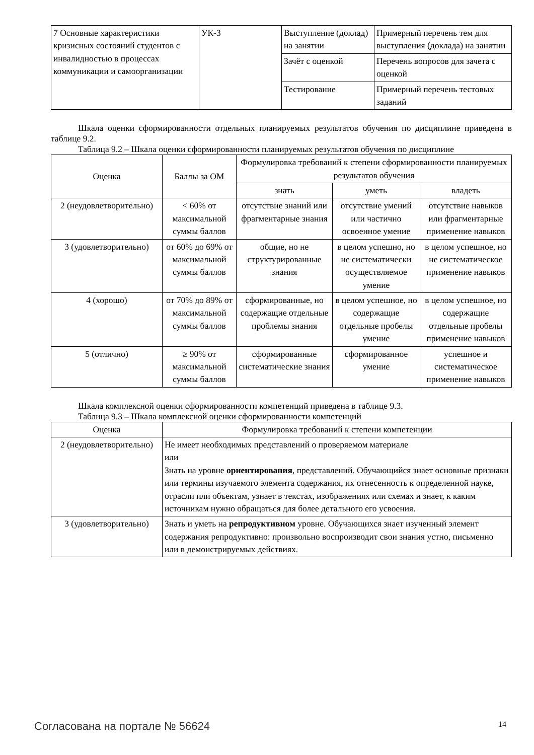| 7 Основные характеристики кризисных состояний студентов с инвалидностью в процессах коммуникации и самоорганизации | УК-3 | Выступление (доклад) на занятии | Примерный перечень тем для выступления (доклада) на занятии |
| | | Зачёт с оценкой | Перечень вопросов для зачета с оценкой |
| | | Тестирование | Примерный перечень тестовых заданий |
Шкала оценки сформированности отдельных планируемых результатов обучения по дисциплине приведена в таблице 9.2.
Таблица 9.2 – Шкала оценки сформированности планируемых результатов обучения по дисциплине
| Оценка | Баллы за ОМ | Формулировка требований к степени сформированности планируемых результатов обучения | | |
| --- | --- | --- | --- | --- |
| | | знать | уметь | владеть |
| 2 (неудовлетворительно) | < 60% от максимальной суммы баллов | отсутствие знаний или фрагментарные знания | отсутствие умений или частично освоенное умение | отсутствие навыков или фрагментарные применение навыков |
| 3 (удовлетворительно) | от 60% до 69% от максимальной суммы баллов | общие, но не структурированные знания | в целом успешно, но не систематически осуществляемое умение | в целом успешное, но не систематическое применение навыков |
| 4 (хорошо) | от 70% до 89% от максимальной суммы баллов | сформированные, но содержащие отдельные проблемы знания | в целом успешное, но содержащие отдельные пробелы умение | в целом успешное, но содержащие отдельные пробелы применение навыков |
| 5 (отлично) | ≥ 90% от максимальной суммы баллов | сформированные систематические знания | сформированное умение | успешное и систематическое применение навыков |
Шкала комплексной оценки сформированности компетенций приведена в таблице 9.3.
Таблица 9.3 – Шкала комплексной оценки сформированности компетенций
| Оценка | Формулировка требований к степени компетенции |
| --- | --- |
| 2 (неудовлетворительно) | Не имеет необходимых представлений о проверяемом материале или Знать на уровне ориентирования , представлений. Обучающийся знает основные признаки или термины изучаемого элемента содержания, их отнесенность к определенной науке, отрасли или объектам, узнает в текстах, изображениях или схемах и знает, к каким источникам нужно обращаться для более детального его усвоения. |
| 3 (удовлетворительно) | Знать и уметь на репродуктивном уровне. Обучающихся знает изученный элемент содержания репродуктивно: произвольно воспроизводит свои знания устно, письменно или в демонстрируемых действиях. |
Согласована на портале № 56624 14